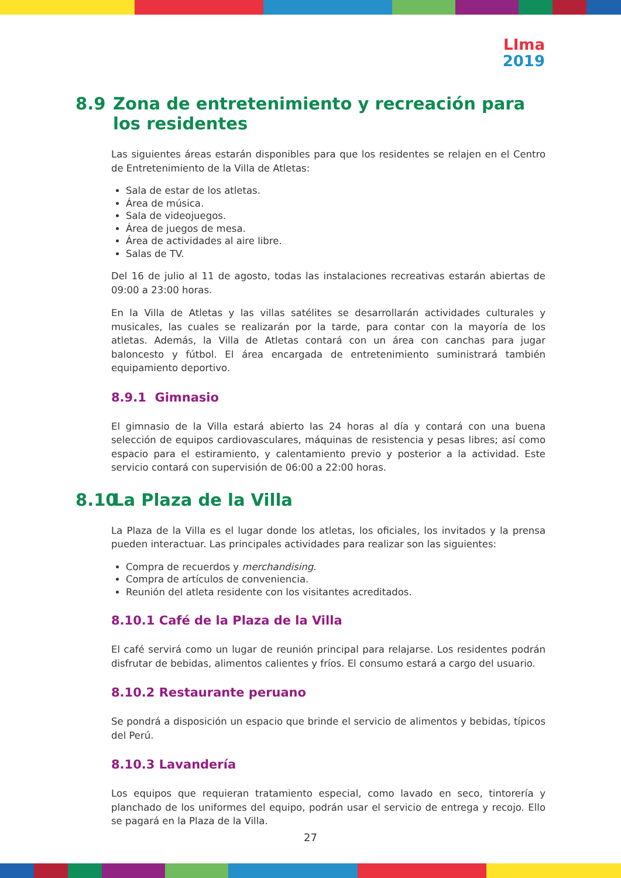LIma
2019
8.9 Zona de entretenimiento y recreación para los residentes
Las siguientes áreas estarán disponibles para que los residentes se relajen en el Centro de Entretenimiento de la Villa de Atletas:
Sala de estar de los atletas.
Área de música.
Sala de videojuegos.
Área de juegos de mesa.
Área de actividades al aire libre.
Salas de TV.
Del 16 de julio al 11 de agosto, todas las instalaciones recreativas estarán abiertas de 09:00 a 23:00 horas.
En la Villa de Atletas y las villas satélites se desarrollarán actividades culturales y musicales, las cuales se realizarán por la tarde, para contar con la mayoría de los atletas. Además, la Villa de Atletas contará con un área con canchas para jugar baloncesto y fútbol. El área encargada de entretenimiento suministrará también equipamiento deportivo.
8.9.1 Gimnasio
El gimnasio de la Villa estará abierto las 24 horas al día y contará con una buena selección de equipos cardiovasculares, máquinas de resistencia y pesas libres; así como espacio para el estiramiento, y calentamiento previo y posterior a la actividad. Este servicio contará con supervisión de 06:00 a 22:00 horas.
8.10 La Plaza de la Villa
La Plaza de la Villa es el lugar donde los atletas, los oficiales, los invitados y la prensa pueden interactuar. Las principales actividades para realizar son las siguientes:
Compra de recuerdos y merchandising.
Compra de artículos de conveniencia.
Reunión del atleta residente con los visitantes acreditados.
8.10.1 Café de la Plaza de la Villa
El café servirá como un lugar de reunión principal para relajarse. Los residentes podrán disfrutar de bebidas, alimentos calientes y fríos. El consumo estará a cargo del usuario.
8.10.2 Restaurante peruano
Se pondrá a disposición un espacio que brinde el servicio de alimentos y bebidas, típicos del Perú.
8.10.3 Lavandería
Los equipos que requieran tratamiento especial, como lavado en seco, tintorería y planchado de los uniformes del equipo, podrán usar el servicio de entrega y recojo. Ello se pagará en la Plaza de la Villa.
27